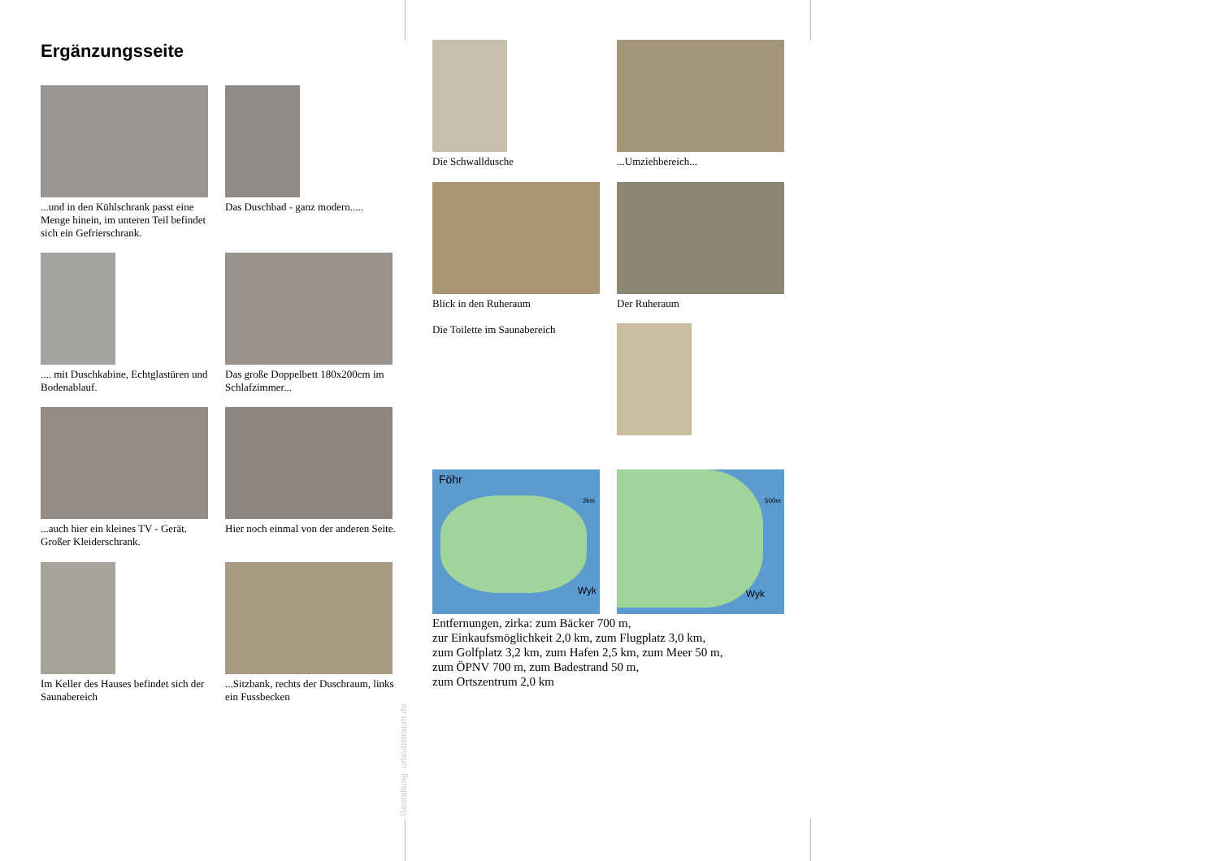Ergänzungsseite
...und in den Kühlschrank passt eine Menge hinein, im unteren Teil befindet sich ein Gefrierschrank.
Das Duschbad - ganz modern.....
.... mit Duschkabine, Echtglastüren und Bodenablauf.
Das große Doppelbett 180x200cm im Schlafzimmer...
...auch hier ein kleines TV - Gerät. Großer Kleiderschrank.
Hier noch einmal von der anderen Seite.
Im Keller des Hauses befindet sich der Saunabereich
...Sitzbank, rechts der Duschraum, links ein Fussbecken
Gestaltung: urlaubstraum.de
Die Schwalldusche ...Umziehbereich...
Blick in den Ruheraum
Die Toilette im Saunabereich
Der Ruheraum
Föhr
2km
Wyk
500m
Wyk
Entfernungen, zirka: zum Bäcker 700 m,
zur Einkaufsmöglichkeit 2,0 km, zum Flugplatz 3,0 km,
zum Golfplatz 3,2 km, zum Hafen 2,5 km, zum Meer 50 m,
zum ÖPNV 700 m, zum Badestrand 50 m,
zum Ortszentrum 2,0 km